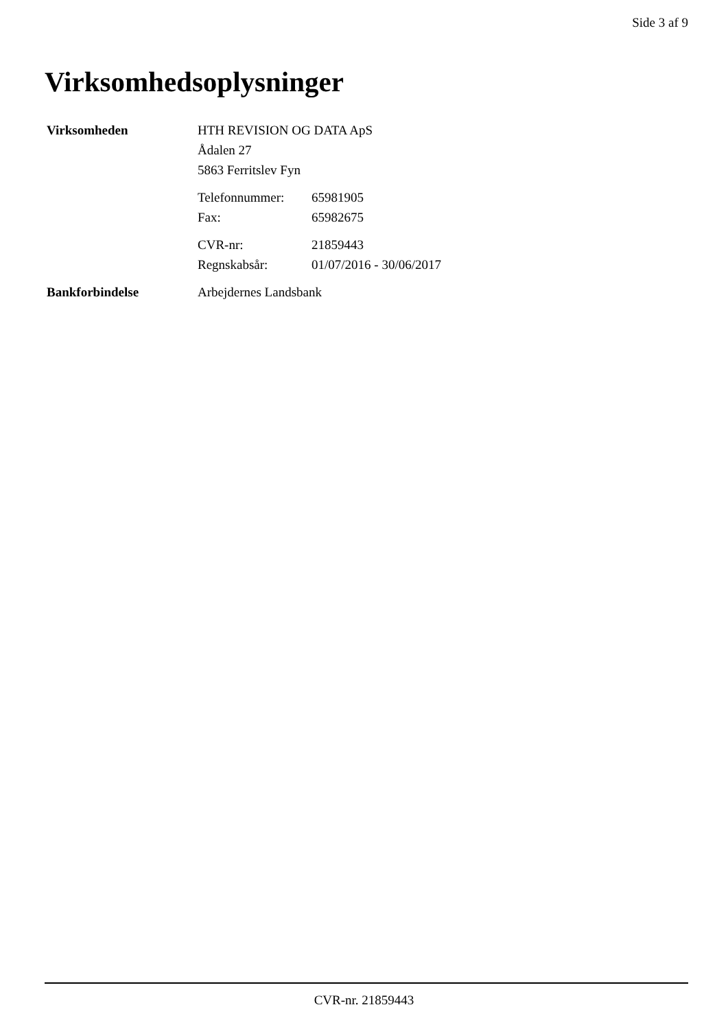Side 3 af 9
Virksomhedsoplysninger
Virksomheden HTH REVISION OG DATA ApS
Ådalen 27
5863 Ferritslev Fyn
Telefonnummer: 65981905
Fax: 65982675
CVR-nr: 21859443
Regnskabsår: 01/07/2016 - 30/06/2017
Bankforbindelse Arbejdernes Landsbank
CVR-nr. 21859443